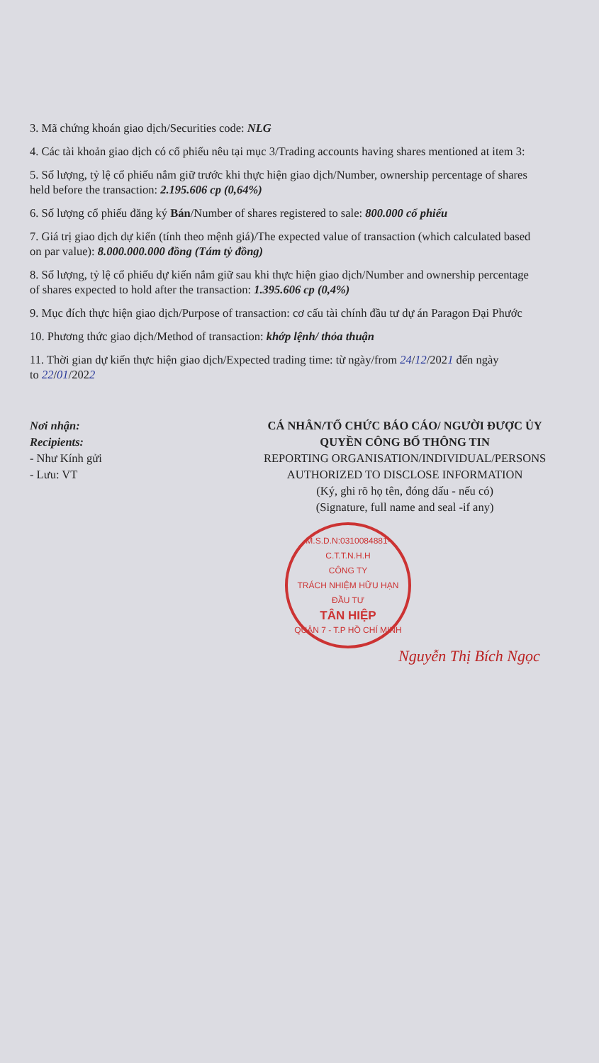3. Mã chứng khoán giao dịch/Securities code: NLG
4. Các tài khoản giao dịch có cổ phiếu nêu tại mục 3/Trading accounts having shares mentioned at item 3:
5. Số lượng, tỷ lệ cổ phiếu nắm giữ trước khi thực hiện giao dịch/Number, ownership percentage of shares
held before the transaction: 2.195.606 cp (0,64%)
6. Số lượng cổ phiếu đăng ký Bán/Number of shares registered to sale: 800.000 cổ phiếu
7. Giá trị giao dịch dự kiến (tính theo mệnh giá)/The expected value of transaction (which calculated based
on par value): 8.000.000.000 đồng (Tám tỷ đồng)
8. Số lượng, tỷ lệ cổ phiếu dự kiến nắm giữ sau khi thực hiện giao dịch/Number and ownership percentage
of shares expected to hold after the transaction: 1.395.606 cp (0,4%)
9. Mục đích thực hiện giao dịch/Purpose of transaction: cơ cấu tài chính đầu tư dự án Paragon Đại Phước
10. Phương thức giao dịch/Method of transaction: khớp lệnh/ thỏa thuận
11. Thời gian dự kiến thực hiện giao dịch/Expected trading time: từ ngày/from 24/12/2021 đến ngày
to 22/01/2022
Nơi nhận:
Recipients:
- Như Kính gửi
- Lưu: VT
CÁ NHÂN/TỔ CHỨC BÁO CÁO/ NGƯỜI ĐƯỢC ỦY
QUYỀN CÔNG BỐ THÔNG TIN
REPORTING ORGANISATION/INDIVIDUAL/PERSONS
AUTHORIZED TO DISCLOSE INFORMATION
(Ký, ghi rõ họ tên, đóng dấu - nếu có)
(Signature, full name and seal -if any)
M.S.D.N:0310084881-C.T.T.N.H.H
CÔNG TY
TRÁCH NHIỆM HỮU HẠN
ĐẦU TƯ
TÂN HIỆP
QUẬN 7 - T.P HỒ CHÍ MINH
Nguyễn Thị Bích Ngọc